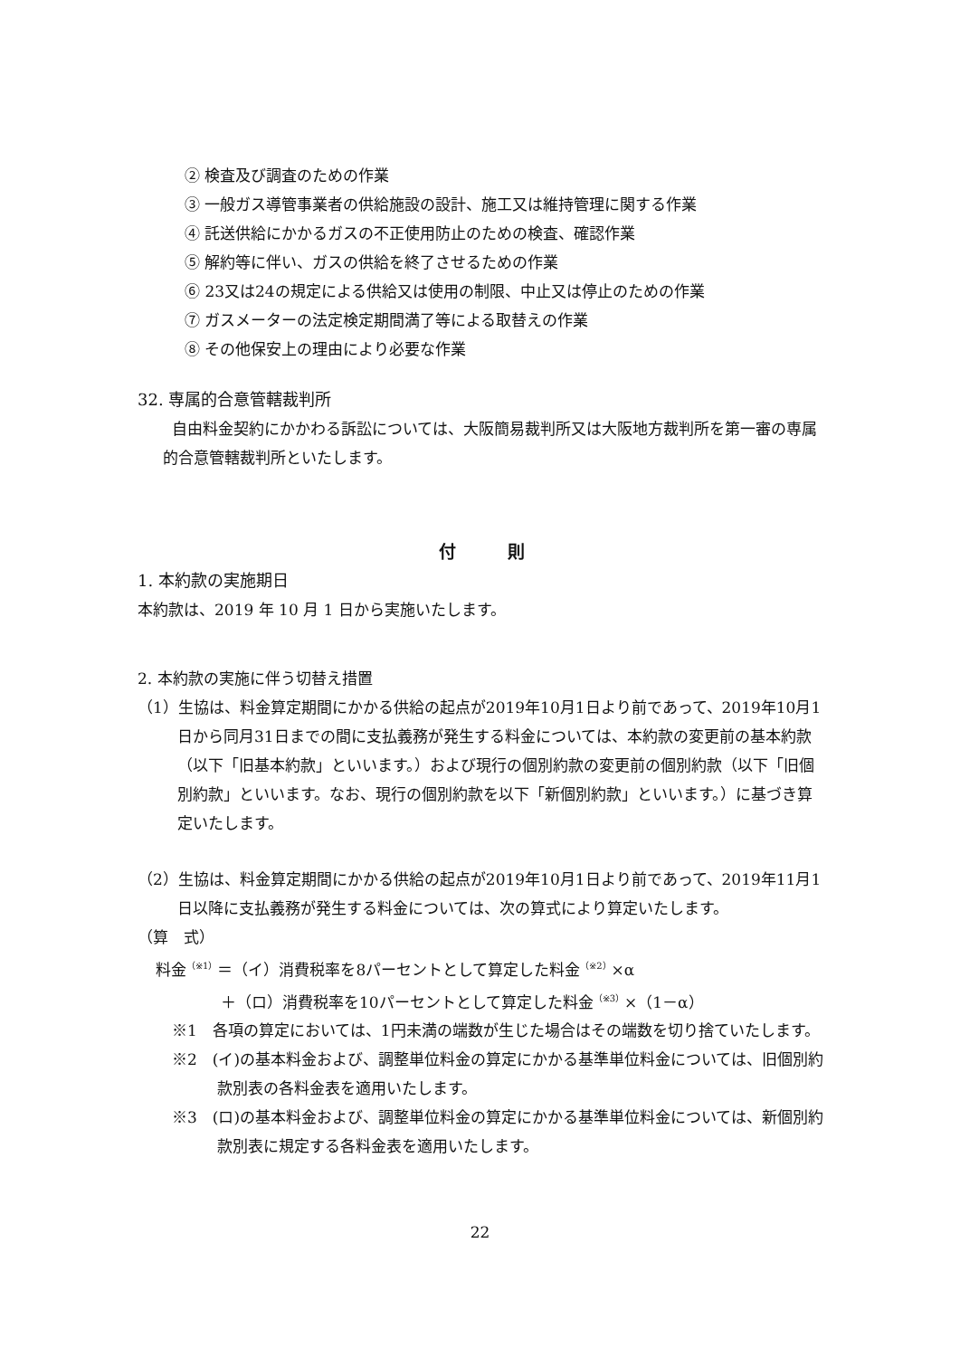② 検査及び調査のための作業
③ 一般ガス導管事業者の供給施設の設計、施工又は維持管理に関する作業
④ 託送供給にかかるガスの不正使用防止のための検査、確認作業
⑤ 解約等に伴い、ガスの供給を終了させるための作業
⑥ 23又は24の規定による供給又は使用の制限、中止又は停止のための作業
⑦ ガスメーターの法定検定期間満了等による取替えの作業
⑧ その他保安上の理由により必要な作業
32. 専属的合意管轄裁判所
自由料金契約にかかわる訴訟については、大阪簡易裁判所又は大阪地方裁判所を第一審の専属的合意管轄裁判所といたします。
付　　　則
1. 本約款の実施期日
本約款は、2019 年 10 月 1 日から実施いたします。
2. 本約款の実施に伴う切替え措置
（1）生協は、料金算定期間にかかる供給の起点が2019年10月1日より前であって、2019年10月1日から同月31日までの間に支払義務が発生する料金については、本約款の変更前の基本約款（以下「旧基本約款」といいます。）および現行の個別約款の変更前の個別約款（以下「旧個別約款」といいます。なお、現行の個別約款を以下「新個別約款」といいます。）に基づき算定いたします。
（2）生協は、料金算定期間にかかる供給の起点が2019年10月1日より前であって、2019年11月1日以降に支払義務が発生する料金については、次の算式により算定いたします。
（算　式）
料金<sup>（※1）</sup>＝（イ）消費税率を8パーセントとして算定した料金<sup>（※2）</sup>×α
＋（ロ）消費税率を10パーセントとして算定した料金<sup>（※3）</sup>×（1－α）
※1　各項の算定においては、1円未満の端数が生じた場合はその端数を切り捨ていたします。
※2　(イ)の基本料金および、調整単位料金の算定にかかる基準単位料金については、旧個別約款別表の各料金表を適用いたします。
※3　(ロ)の基本料金および、調整単位料金の算定にかかる基準単位料金については、新個別約款別表に規定する各料金表を適用いたします。
22